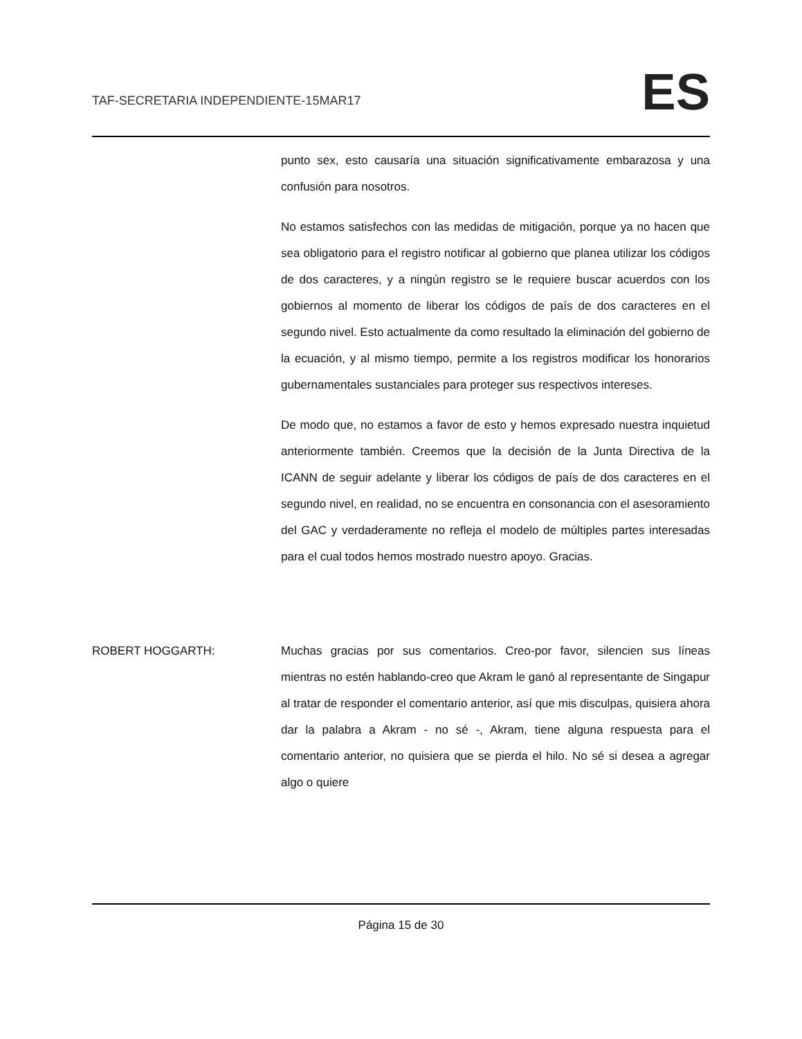TAF-SECRETARIA INDEPENDIENTE-15MAR17 ES
punto sex, esto causaría una situación significativamente embarazosa y una confusión para nosotros.
No estamos satisfechos con las medidas de mitigación, porque ya no hacen que sea obligatorio para el registro notificar al gobierno que planea utilizar los códigos de dos caracteres, y a ningún registro se le requiere buscar acuerdos con los gobiernos al momento de liberar los códigos de país de dos caracteres en el segundo nivel. Esto actualmente da como resultado la eliminación del gobierno de la ecuación, y al mismo tiempo, permite a los registros modificar los honorarios gubernamentales sustanciales para proteger sus respectivos intereses.
De modo que, no estamos a favor de esto y hemos expresado nuestra inquietud anteriormente también. Creemos que la decisión de la Junta Directiva de la ICANN de seguir adelante y liberar los códigos de país de dos caracteres en el segundo nivel, en realidad, no se encuentra en consonancia con el asesoramiento del GAC y verdaderamente no refleja el modelo de múltiples partes interesadas para el cual todos hemos mostrado nuestro apoyo. Gracias.
ROBERT HOGGARTH: Muchas gracias por sus comentarios. Creo-por favor, silencien sus líneas mientras no estén hablando-creo que Akram le ganó al representante de Singapur al tratar de responder el comentario anterior, así que mis disculpas, quisiera ahora dar la palabra a Akram - no sé -, Akram, tiene alguna respuesta para el comentario anterior, no quisiera que se pierda el hilo. No sé si desea a agregar algo o quiere
Página 15 de 30